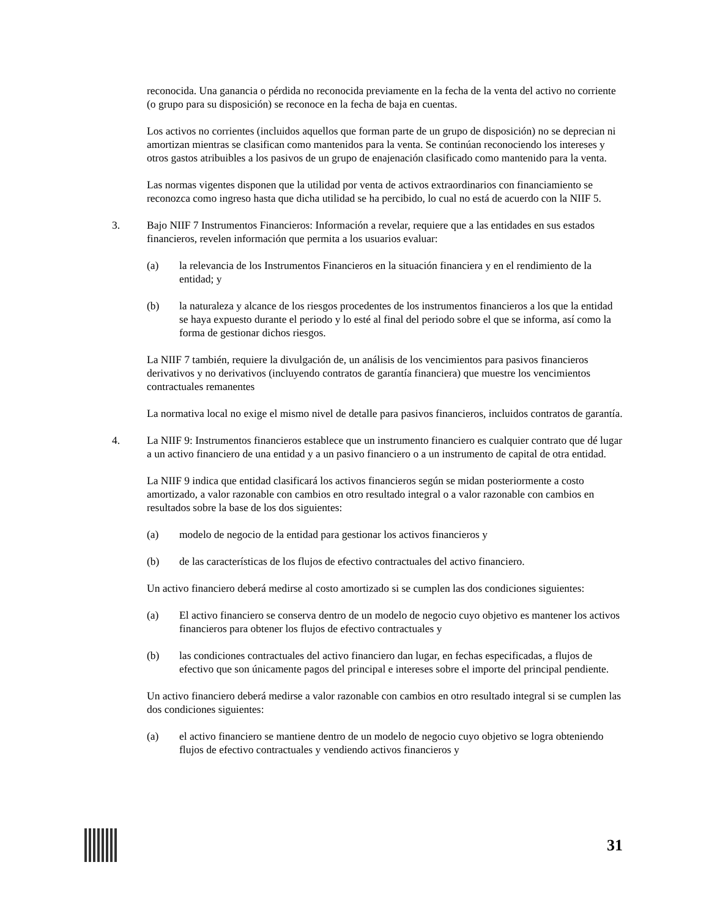reconocida. Una ganancia o pérdida no reconocida previamente en la fecha de la venta del activo no corriente (o grupo para su disposición) se reconoce en la fecha de baja en cuentas.
Los activos no corrientes (incluidos aquellos que forman parte de un grupo de disposición) no se deprecian ni amortizan mientras se clasifican como mantenidos para la venta. Se continúan reconociendo los intereses y otros gastos atribuibles a los pasivos de un grupo de enajenación clasificado como mantenido para la venta.
Las normas vigentes disponen que la utilidad por venta de activos extraordinarios con financiamiento se reconozca como ingreso hasta que dicha utilidad se ha percibido, lo cual no está de acuerdo con la NIIF 5.
3. Bajo NIIF 7 Instrumentos Financieros: Información a revelar, requiere que a las entidades en sus estados financieros, revelen información que permita a los usuarios evaluar:
(a) la relevancia de los Instrumentos Financieros en la situación financiera y en el rendimiento de la entidad; y
(b) la naturaleza y alcance de los riesgos procedentes de los instrumentos financieros a los que la entidad se haya expuesto durante el periodo y lo esté al final del periodo sobre el que se informa, así como la forma de gestionar dichos riesgos.
La NIIF 7 también, requiere la divulgación de, un análisis de los vencimientos para pasivos financieros derivativos y no derivativos (incluyendo contratos de garantía financiera) que muestre los vencimientos contractuales remanentes
La normativa local no exige el mismo nivel de detalle para pasivos financieros, incluidos contratos de garantía.
4. La NIIF 9: Instrumentos financieros establece que un instrumento financiero es cualquier contrato que dé lugar a un activo financiero de una entidad y a un pasivo financiero o a un instrumento de capital de otra entidad.
La NIIF 9 indica que entidad clasificará los activos financieros según se midan posteriormente a costo amortizado, a valor razonable con cambios en otro resultado integral o a valor razonable con cambios en resultados sobre la base de los dos siguientes:
(a) modelo de negocio de la entidad para gestionar los activos financieros y
(b) de las características de los flujos de efectivo contractuales del activo financiero.
Un activo financiero deberá medirse al costo amortizado si se cumplen las dos condiciones siguientes:
(a) El activo financiero se conserva dentro de un modelo de negocio cuyo objetivo es mantener los activos financieros para obtener los flujos de efectivo contractuales y
(b) las condiciones contractuales del activo financiero dan lugar, en fechas especificadas, a flujos de efectivo que son únicamente pagos del principal e intereses sobre el importe del principal pendiente.
Un activo financiero deberá medirse a valor razonable con cambios en otro resultado integral si se cumplen las dos condiciones siguientes:
(a) el activo financiero se mantiene dentro de un modelo de negocio cuyo objetivo se logra obteniendo flujos de efectivo contractuales y vendiendo activos financieros y
31